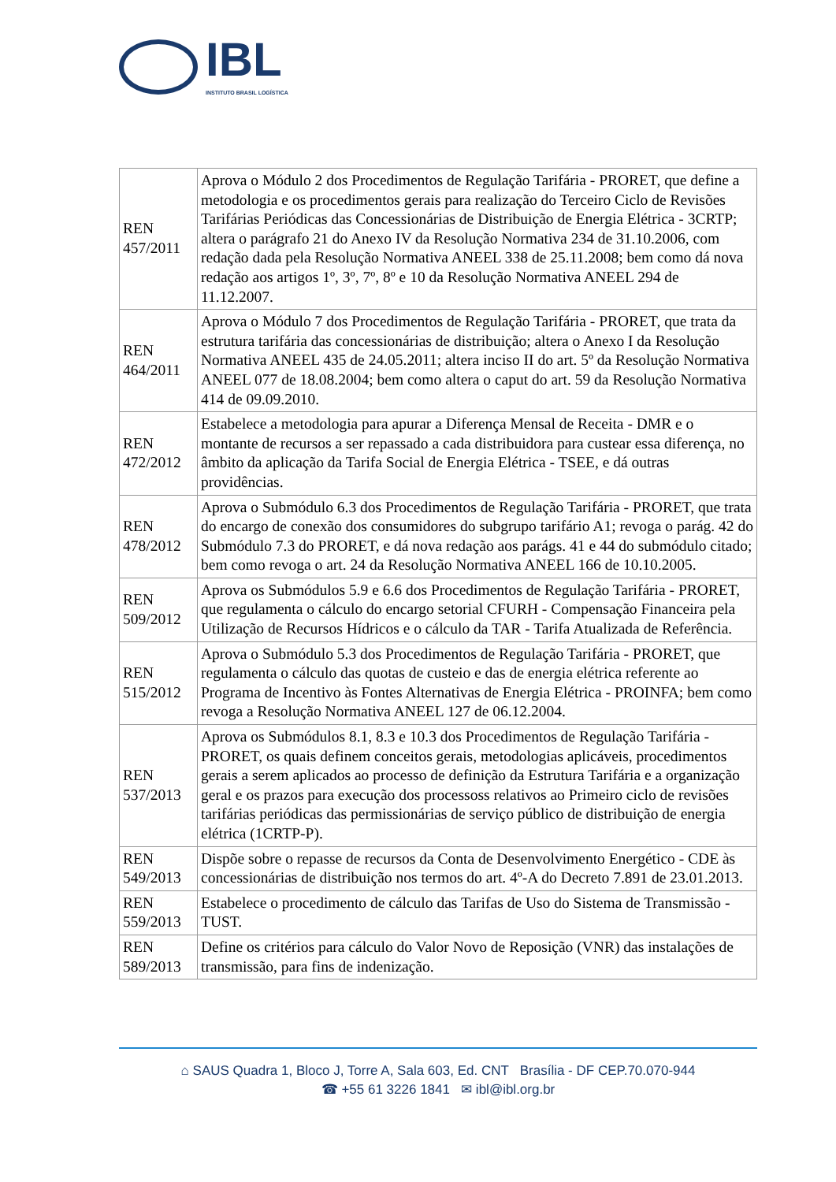IBL
INSTITUTO BRASIL LOGÍSTICA
| REN 457/2011 | Aprova o Módulo 2 dos Procedimentos de Regulação Tarifária - PRORET, que define a metodologia e os procedimentos gerais para realização do Terceiro Ciclo de Revisões Tarifárias Periódicas das Concessionárias de Distribuição de Energia Elétrica - 3CRTP; altera o parágrafo 21 do Anexo IV da Resolução Normativa 234 de 31.10.2006, com redação dada pela Resolução Normativa ANEEL 338 de 25.11.2008; bem como dá nova redação aos artigos 1º, 3º, 7º, 8º e 10 da Resolução Normativa ANEEL 294 de 11.12.2007. |
| REN 464/2011 | Aprova o Módulo 7 dos Procedimentos de Regulação Tarifária - PRORET, que trata da estrutura tarifária das concessionárias de distribuição; altera o Anexo I da Resolução Normativa ANEEL 435 de 24.05.2011; altera inciso II do art. 5º da Resolução Normativa ANEEL 077 de 18.08.2004; bem como altera o caput do art. 59 da Resolução Normativa 414 de 09.09.2010. |
| REN 472/2012 | Estabelece a metodologia para apurar a Diferença Mensal de Receita - DMR e o montante de recursos a ser repassado a cada distribuidora para custear essa diferença, no âmbito da aplicação da Tarifa Social de Energia Elétrica - TSEE, e dá outras providências. |
| REN 478/2012 | Aprova o Submódulo 6.3 dos Procedimentos de Regulação Tarifária - PRORET, que trata do encargo de conexão dos consumidores do subgrupo tarifário A1; revoga o parág. 42 do Submódulo 7.3 do PRORET, e dá nova redação aos parágs. 41 e 44 do submódulo citado; bem como revoga o art. 24 da Resolução Normativa ANEEL 166 de 10.10.2005. |
| REN 509/2012 | Aprova os Submódulos 5.9 e 6.6 dos Procedimentos de Regulação Tarifária - PRORET, que regulamenta o cálculo do encargo setorial CFURH - Compensação Financeira pela Utilização de Recursos Hídricos e o cálculo da TAR - Tarifa Atualizada de Referência. |
| REN 515/2012 | Aprova o Submódulo 5.3 dos Procedimentos de Regulação Tarifária - PRORET, que regulamenta o cálculo das quotas de custeio e das de energia elétrica referente ao Programa de Incentivo às Fontes Alternativas de Energia Elétrica - PROINFA; bem como revoga a Resolução Normativa ANEEL 127 de 06.12.2004. |
| REN 537/2013 | Aprova os Submódulos 8.1, 8.3 e 10.3 dos Procedimentos de Regulação Tarifária - PRORET, os quais definem conceitos gerais, metodologias aplicáveis, procedimentos gerais a serem aplicados ao processo de definição da Estrutura Tarifária e a organização geral e os prazos para execução dos processoss relativos ao Primeiro ciclo de revisões tarifárias periódicas das permissionárias de serviço público de distribuição de energia elétrica (1CRTP-P). |
| REN 549/2013 | Dispõe sobre o repasse de recursos da Conta de Desenvolvimento Energético - CDE às concessionárias de distribuição nos termos do art. 4º-A do Decreto 7.891 de 23.01.2013. |
| REN 559/2013 | Estabelece o procedimento de cálculo das Tarifas de Uso do Sistema de Transmissão - TUST. |
| REN 589/2013 | Define os critérios para cálculo do Valor Novo de Reposição (VNR) das instalações de transmissão, para fins de indenização. |
⌂ SAUS Quadra 1, Bloco J, Torre A, Sala 603, Ed. CNT Brasília - DF CEP.70.070-944
☎ +55 61 3226 1841 ✉ ibl@ibl.org.br